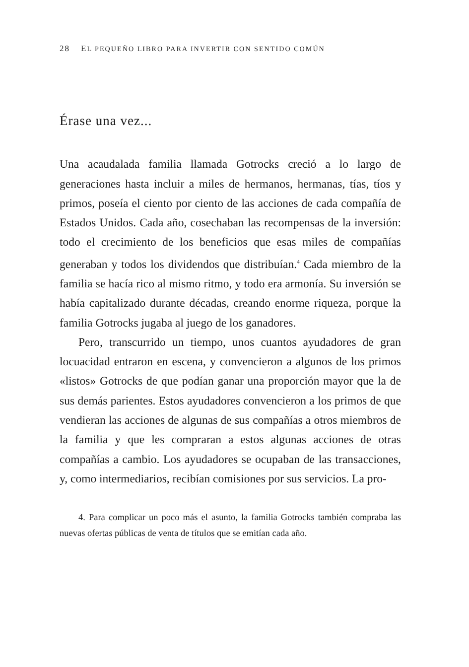28 EL PEQUEÑO LIBRO PARA INVERTIR CON SENTIDO COMÚN
Érase una vez...
Una acaudalada familia llamada Gotrocks creció a lo largo de generaciones hasta incluir a miles de hermanos, hermanas, tías, tíos y primos, poseía el ciento por ciento de las acciones de cada compañía de Estados Unidos. Cada año, cosechaban las recompensas de la inversión: todo el crecimiento de los beneficios que esas miles de compañías generaban y todos los dividendos que distribuían.<sup>4</sup> Cada miembro de la familia se hacía rico al mismo ritmo, y todo era armonía. Su inversión se había capitalizado durante décadas, creando enorme riqueza, porque la familia Gotrocks jugaba al juego de los ganadores.
Pero, transcurrido un tiempo, unos cuantos ayudadores de gran locuacidad entraron en escena, y convencieron a algunos de los primos «listos» Gotrocks de que podían ganar una proporción mayor que la de sus demás parientes. Estos ayudadores convencieron a los primos de que vendieran las acciones de algunas de sus compañías a otros miembros de la familia y que les compraran a estos algunas acciones de otras compañías a cambio. Los ayudadores se ocupaban de las transacciones, y, como intermediarios, recibían comisiones por sus servicios. La pro-
4. Para complicar un poco más el asunto, la familia Gotrocks también compraba las nuevas ofertas públicas de venta de títulos que se emitían cada año.